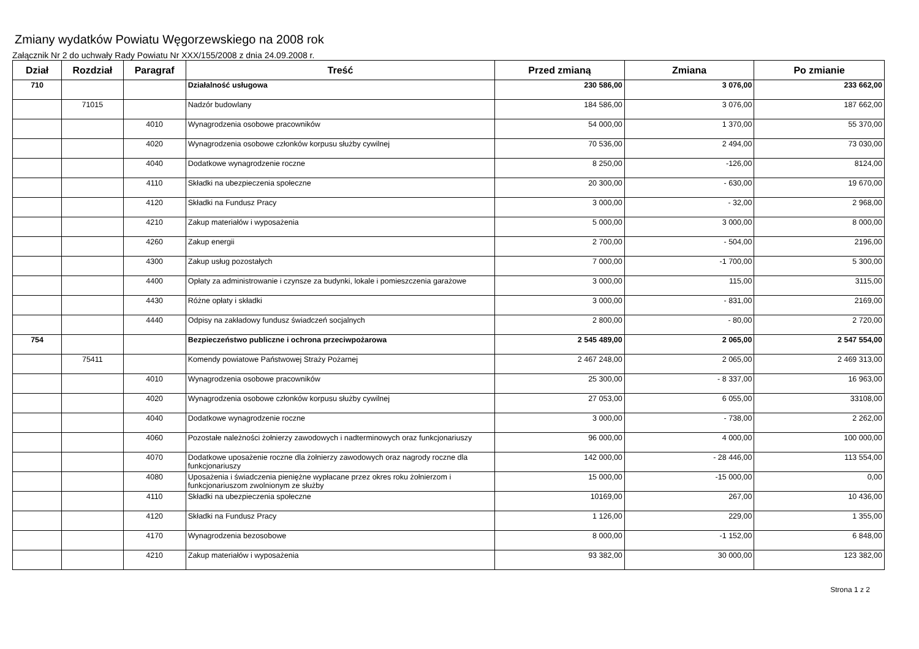Zmiany wydatków Powiatu Węgorzewskiego na 2008 rok
Załącznik Nr 2 do uchwały Rady Powiatu Nr XXX/155/2008 z dnia 24.09.2008 r.
| Dział | Rozdział | Paragraf | Treść | Przed zmianą | Zmiana | Po zmianie |
| --- | --- | --- | --- | --- | --- | --- |
| 710 | | | Działalność usługowa | 230 586,00 | 3 076,00 | 233 662,00 |
| | 71015 | | Nadzór budowlany | 184 586,00 | 3 076,00 | 187 662,00 |
| | | 4010 | Wynagrodzenia osobowe pracowników | 54 000,00 | 1 370,00 | 55 370,00 |
| | | 4020 | Wynagrodzenia osobowe członków korpusu służby cywilnej | 70 536,00 | 2 494,00 | 73 030,00 |
| | | 4040 | Dodatkowe wynagrodzenie roczne | 8 250,00 | -126,00 | 8124,00 |
| | | 4110 | Składki na ubezpieczenia społeczne | 20 300,00 | - 630,00 | 19 670,00 |
| | | 4120 | Składki na Fundusz Pracy | 3 000,00 | - 32,00 | 2 968,00 |
| | | 4210 | Zakup materiałów i wyposażenia | 5 000,00 | 3 000,00 | 8 000,00 |
| | | 4260 | Zakup energii | 2 700,00 | - 504,00 | 2196,00 |
| | | 4300 | Zakup usług pozostałych | 7 000,00 | -1 700,00 | 5 300,00 |
| | | 4400 | Opłaty za administrowanie i czynsze za budynki, lokale i pomieszczenia garażowe | 3 000,00 | 115,00 | 3115,00 |
| | | 4430 | Różne opłaty i składki | 3 000,00 | - 831,00 | 2169,00 |
| | | 4440 | Odpisy na zakładowy fundusz świadczeń socjalnych | 2 800,00 | - 80,00 | 2 720,00 |
| 754 | | | Bezpieczeństwo publiczne i ochrona przeciwpożarowa | 2 545 489,00 | 2 065,00 | 2 547 554,00 |
| | 75411 | | Komendy powiatowe Państwowej Straży Pożarnej | 2 467 248,00 | 2 065,00 | 2 469 313,00 |
| | | 4010 | Wynagrodzenia osobowe pracowników | 25 300,00 | - 8 337,00 | 16 963,00 |
| | | 4020 | Wynagrodzenia osobowe członków korpusu służby cywilnej | 27 053,00 | 6 055,00 | 33108,00 |
| | | 4040 | Dodatkowe wynagrodzenie roczne | 3 000,00 | - 738,00 | 2 262,00 |
| | | 4060 | Pozostałe należności żołnierzy zawodowych i nadterminowych oraz funkcjonariuszy | 96 000,00 | 4 000,00 | 100 000,00 |
| | | 4070 | Dodatkowe uposażenie roczne dla żołnierzy zawodowych oraz nagrody roczne dla funkcjonariuszy | 142 000,00 | - 28 446,00 | 113 554,00 |
| | | 4080 | Uposażenia i świadczenia pieniężne wypłacane przez okres roku żołnierzom i funkcjonariuszom zwolnionym ze służby | 15 000,00 | -15 000,00 | 0,00 |
| | | 4110 | Składki na ubezpieczenia społeczne | 10169,00 | 267,00 | 10 436,00 |
| | | 4120 | Składki na Fundusz Pracy | 1 126,00 | 229,00 | 1 355,00 |
| | | 4170 | Wynagrodzenia bezosobowe | 8 000,00 | -1 152,00 | 6 848,00 |
| | | 4210 | Zakup materiałów i wyposażenia | 93 382,00 | 30 000,00 | 123 382,00 |
Strona 1 z 2